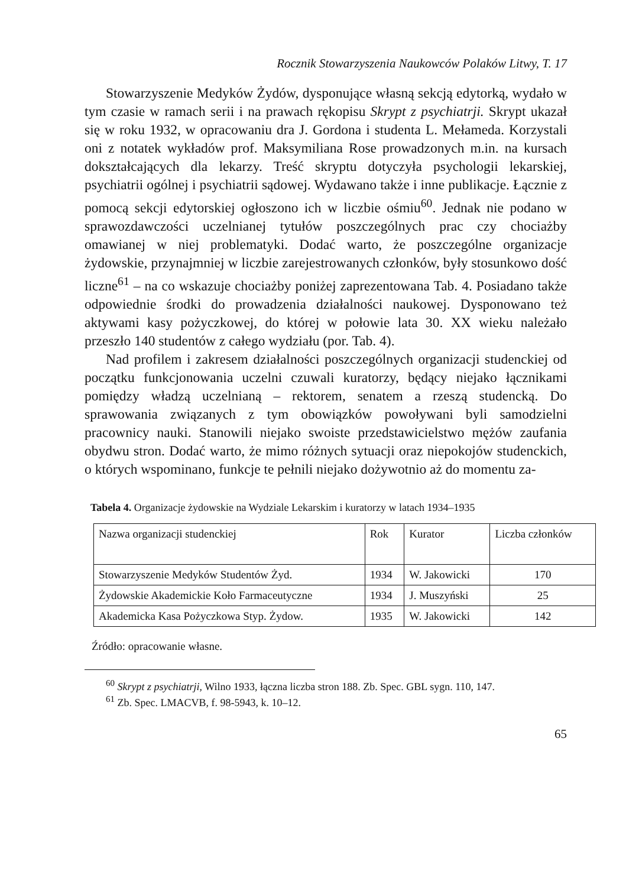Rocznik Stowarzyszenia Naukowców Polaków Litwy, T. 17
Stowarzyszenie Medyków Żydów, dysponujące własną sekcją edytorką, wydało w tym czasie w ramach serii i na prawach rękopisu Skrypt z psychiatrji. Skrypt ukazał się w roku 1932, w opracowaniu dra J. Gordona i studenta L. Mełameda. Korzystali oni z notatek wykładów prof. Maksymiliana Rose prowadzonych m.in. na kursach dokształcających dla lekarzy. Treść skryptu dotyczyła psychologii lekarskiej, psychiatrii ogólnej i psychiatrii sądowej. Wydawano także i inne publikacje. Łącznie z pomocą sekcji edytorskiej ogłoszono ich w liczbie ośmiu<sup>60</sup>. Jednak nie podano w sprawozdawczości uczelnianej tytułów poszczególnych prac czy chociażby omawianej w niej problematyki. Dodać warto, że poszczególne organizacje żydowskie, przynajmniej w liczbie zarejestrowanych członków, były stosunkowo dość liczne<sup>61</sup> – na co wskazuje chociażby poniżej zaprezentowana Tab. 4. Posiadano także odpowiednie środki do prowadzenia działalności naukowej. Dysponowano też aktywami kasy pożyczkowej, do której w połowie lata 30. XX wieku należało przeszło 140 studentów z całego wydziału (por. Tab. 4).
Nad profilem i zakresem działalności poszczególnych organizacji studenckiej od początku funkcjonowania uczelni czuwali kuratorzy, będący niejako łącznikami pomiędzy władzą uczelnianą – rektorem, senatem a rzeszą studencką. Do sprawowania związanych z tym obowiązków powoływani byli samodzielni pracownicy nauki. Stanowili niejako swoiste przedstawicielstwo mężów zaufania obydwu stron. Dodać warto, że mimo różnych sytuacji oraz niepokojów studenckich, o których wspominano, funkcje te pełnili niejako dożywotnio aż do momentu za-
Tabela 4. Organizacje żydowskie na Wydziale Lekarskim i kuratorzy w latach 1934–1935
| Nazwa organizacji studenckiej | Rok | Kurator | Liczba członków |
| Stowarzyszenie Medyków Studentów Żyd. | 1934 | W. Jakowicki | 170 |
| Żydowskie Akademickie Koło Farmaceutyczne | 1934 | J. Muszyński | 25 |
| Akademicka Kasa Pożyczkowa Styp. Żydow. | 1935 | W. Jakowicki | 142 |
Źródło: opracowanie własne.
<sup>60</sup> Skrypt z psychiatrji, Wilno 1933, łączna liczba stron 188. Zb. Spec. GBL sygn. 110, 147.
<sup>61</sup> Zb. Spec. LMACVB, f. 98-5943, k. 10–12.
65